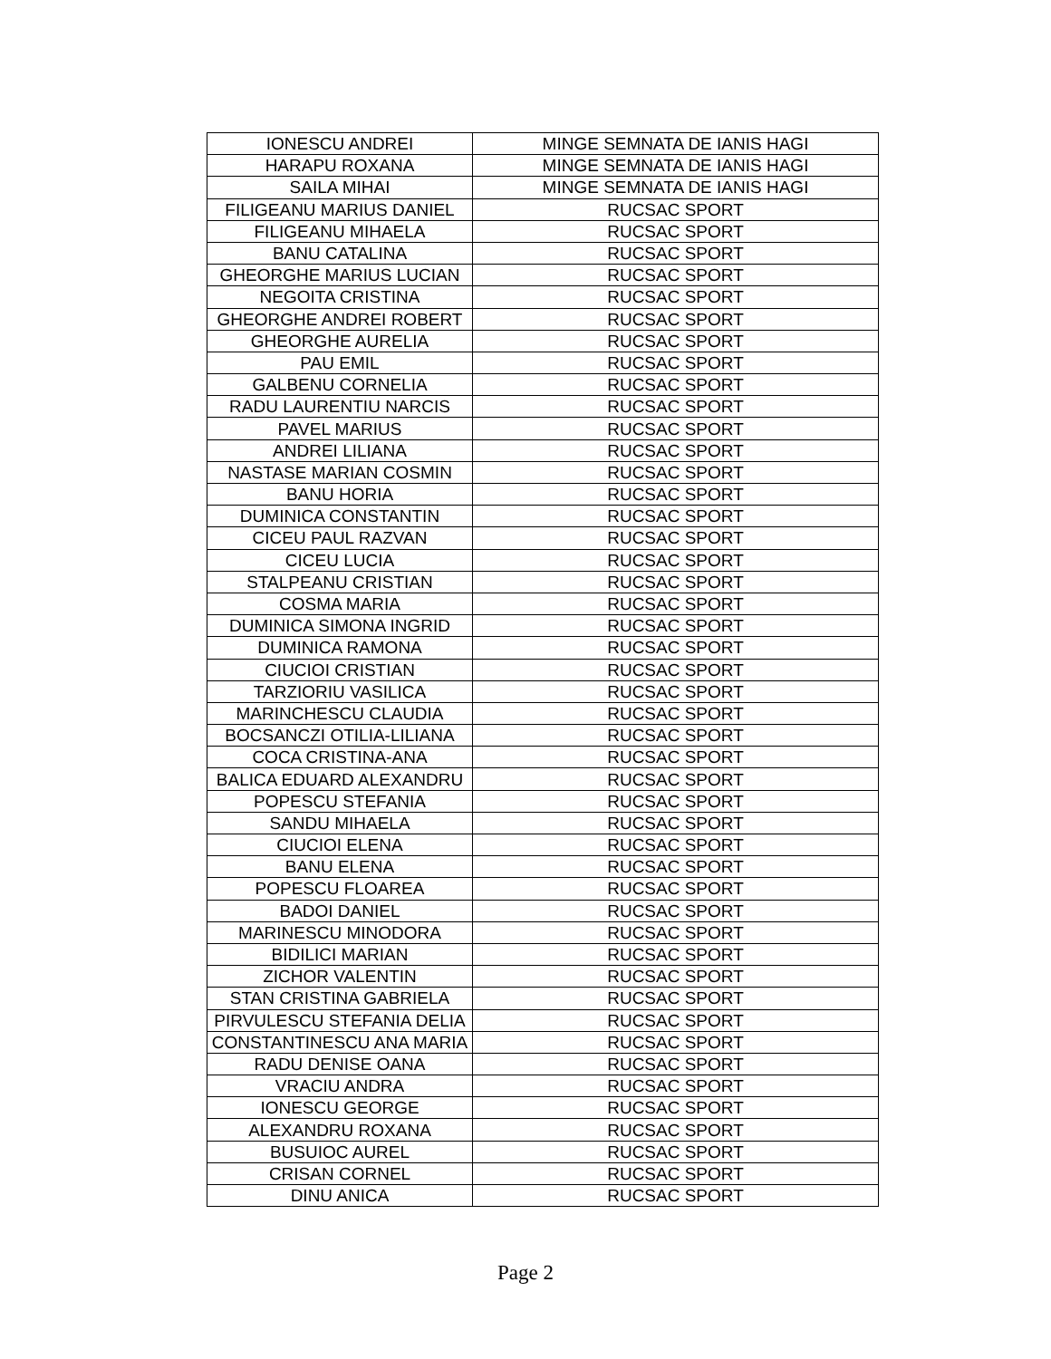| IONESCU ANDREI | MINGE SEMNATA DE IANIS HAGI |
| HARAPU ROXANA | MINGE SEMNATA DE IANIS HAGI |
| SAILA MIHAI | MINGE SEMNATA DE IANIS HAGI |
| FILIGEANU MARIUS DANIEL | RUCSAC SPORT |
| FILIGEANU MIHAELA | RUCSAC SPORT |
| BANU CATALINA | RUCSAC SPORT |
| GHEORGHE MARIUS LUCIAN | RUCSAC SPORT |
| NEGOITA CRISTINA | RUCSAC SPORT |
| GHEORGHE ANDREI ROBERT | RUCSAC SPORT |
| GHEORGHE AURELIA | RUCSAC SPORT |
| PAU EMIL | RUCSAC SPORT |
| GALBENU CORNELIA | RUCSAC SPORT |
| RADU LAURENTIU NARCIS | RUCSAC SPORT |
| PAVEL MARIUS | RUCSAC SPORT |
| ANDREI LILIANA | RUCSAC SPORT |
| NASTASE MARIAN COSMIN | RUCSAC SPORT |
| BANU HORIA | RUCSAC SPORT |
| DUMINICA CONSTANTIN | RUCSAC SPORT |
| CICEU PAUL RAZVAN | RUCSAC SPORT |
| CICEU LUCIA | RUCSAC SPORT |
| STALPEANU CRISTIAN | RUCSAC SPORT |
| COSMA MARIA | RUCSAC SPORT |
| DUMINICA SIMONA INGRID | RUCSAC SPORT |
| DUMINICA RAMONA | RUCSAC SPORT |
| CIUCIOI CRISTIAN | RUCSAC SPORT |
| TARZIORIU VASILICA | RUCSAC SPORT |
| MARINCHESCU CLAUDIA | RUCSAC SPORT |
| BOCSANCZI OTILIA-LILIANA | RUCSAC SPORT |
| COCA CRISTINA-ANA | RUCSAC SPORT |
| BALICA EDUARD ALEXANDRU | RUCSAC SPORT |
| POPESCU STEFANIA | RUCSAC SPORT |
| SANDU MIHAELA | RUCSAC SPORT |
| CIUCIOI ELENA | RUCSAC SPORT |
| BANU ELENA | RUCSAC SPORT |
| POPESCU FLOAREA | RUCSAC SPORT |
| BADOI DANIEL | RUCSAC SPORT |
| MARINESCU MINODORA | RUCSAC SPORT |
| BIDILICI MARIAN | RUCSAC SPORT |
| ZICHOR VALENTIN | RUCSAC SPORT |
| STAN CRISTINA GABRIELA | RUCSAC SPORT |
| PIRVULESCU STEFANIA DELIA | RUCSAC SPORT |
| CONSTANTINESCU ANA MARIA | RUCSAC SPORT |
| RADU DENISE OANA | RUCSAC SPORT |
| VRACIU ANDRA | RUCSAC SPORT |
| IONESCU GEORGE | RUCSAC SPORT |
| ALEXANDRU ROXANA | RUCSAC SPORT |
| BUSUIOC AUREL | RUCSAC SPORT |
| CRISAN CORNEL | RUCSAC SPORT |
| DINU ANICA | RUCSAC SPORT |
Page 2